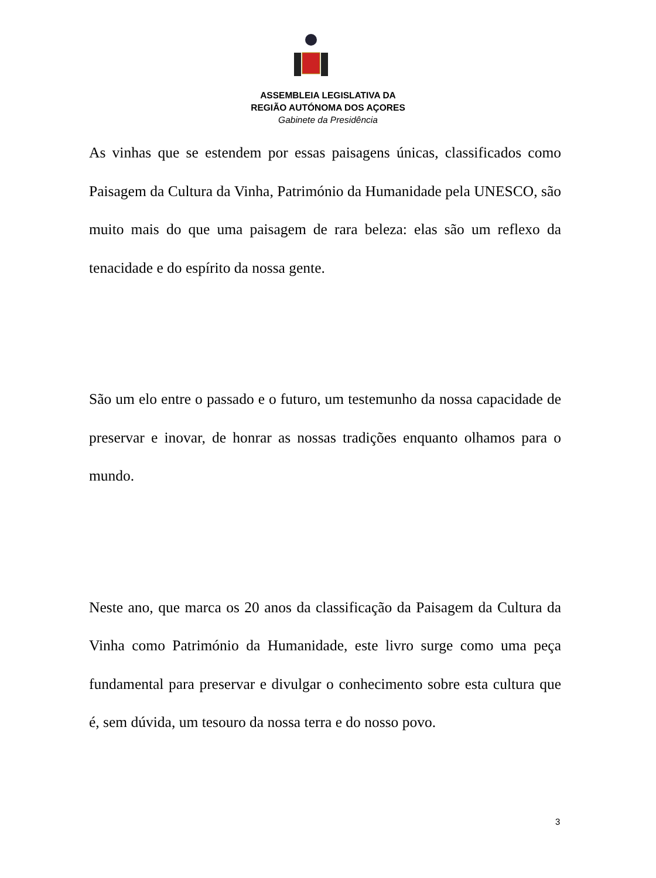ASSEMBLEIA LEGISLATIVA DA
REGIÃO AUTÓNOMA DOS AÇORES
Gabinete da Presidência
As vinhas que se estendem por essas paisagens únicas, classificados como Paisagem da Cultura da Vinha, Património da Humanidade pela UNESCO, são muito mais do que uma paisagem de rara beleza: elas são um reflexo da tenacidade e do espírito da nossa gente.
São um elo entre o passado e o futuro, um testemunho da nossa capacidade de preservar e inovar, de honrar as nossas tradições enquanto olhamos para o mundo.
Neste ano, que marca os 20 anos da classificação da Paisagem da Cultura da Vinha como Património da Humanidade, este livro surge como uma peça fundamental para preservar e divulgar o conhecimento sobre esta cultura que é, sem dúvida, um tesouro da nossa terra e do nosso povo.
3